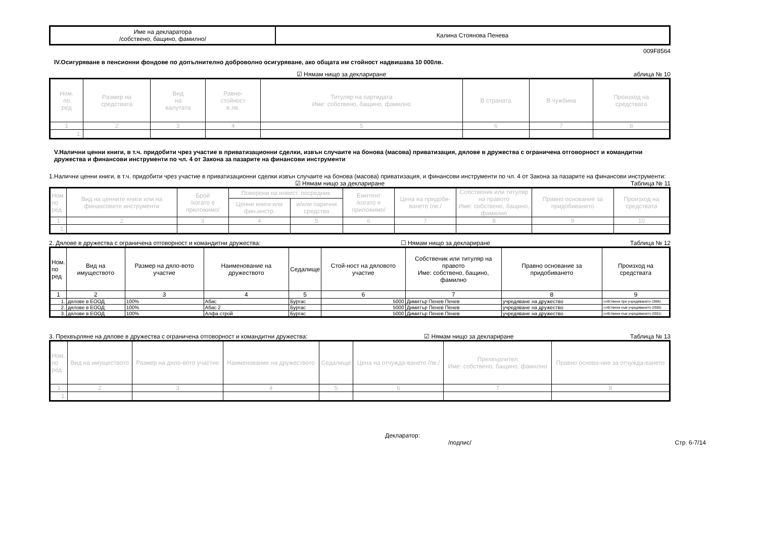| Име на декларатора /собствено, бащино, фамилно/ | Калина Стоянова Пенева |
009F8564
IV.Осигуряване в пенсионни фондове по допълнително доброволно осигуряване, ако общата им стойност надвишава 10 000лв.
☑ Нямам нищо за деклариране аблица № 10
| Ном. по ред | Размер на средствата | Вид на валутата | Равно- стойност в лв. | Титуляр на партидата Име: собствено, бащино, фамилно | В страната | В чужбина | Произход на средствата |
| --- | --- | --- | --- | --- | --- | --- | --- |
| 1 | 2 | 3 | 4 | 5 | 6 | 7 | 8 |
| 1. | | | | | | | |
V.Налични ценни книги, в т.ч. придобити чрез участие в приватизационни сделки, извън случаите на бонова (масова) приватизация, дялове в дружества с ограничена отговорност и командитни дружества и финансови инструменти по чл. 4 от Закона за пазарите на финансови инструменти
1.Налични ценни книги, в т.ч. придобити чрез участие в приватизационни сделки извън случаите на бонова (масова) приватизация, и финансови инструменти по чл. 4 от Закона за пазарите на финансови инструменти:
☑ Нямам нищо за деклариране Таблица № 11
| Ном. по ред | Вид на ценните книги или на финансовите инструменти | Брой /когато е приложимо/ | Поверени на инвест. посредник | | Емитент /когато е приложимо/ | Цена на придоби-ването /лв./ | Собственик или титуляр на правото Име: собствено, бащино, фамилно | Правно основание за придобиването | Произход на средствата |
| --- | --- | --- | --- | --- | --- | --- | --- | --- | --- |
| | | | Ценни книги или фин.инстр. | и/или парични средства | | | | | |
| 1 | 2 | 3 | 4 | 5 | 6 | 7 | 8 | 9 | 10 |
| 1. | | | | | | | | | |
2. Дялове в дружества с ограничена отговорност и командитни дружества: ☐ Нямам нищо за деклариране Таблица № 12
| Ном. по ред | Вид на имуществото | Размер на дяло-вото участие | Наименование на дружеството | Седалище | Стой-ност на дяловото участие | Собственик или титуляр на правото Име: собствено, бащино, фамилно | Правно основание за придобиването | Произход на средствата |
| --- | --- | --- | --- | --- | --- | --- | --- | --- |
| 1 | 2 | 3 | 4 | 5 | 6 | 7 | 8 | 9 |
| 1. | дялове в ЕООД | 100% | Абас | Бургас | 5000 | Димитър Пенев Пенев | учредяване на дружество | собствени при учредяването-1996г. |
| 2. | дялове в ЕООД | 100% | Абас 2 | Бургас | 5000 | Димитър Пенев Пенев | учредяване на дружество | собствени към учредяването-2000г. |
| 3. | дялове в ЕООД | 100% | Алфа строй | Бургас | 5000 | Димитър Пенев Пенев | учредяване на дружество | собствени към учредяването-2001г. |
3. Прехвърляне на дялове в дружества с ограничена отговорност и командитни дружества: ☑ Нямам нищо за деклариране Таблица № 13
| Ном. по ред | Вид на имуществото | Размер на дяло-вото участие | Наименование на дружеството | Седалище | Цена на отчужда-ването /лв./ | Прехвърлител Име: собствено, бащино, фамилно | Правно основа-ние за отчужда-ването |
| --- | --- | --- | --- | --- | --- | --- | --- |
| 1 | 2 | 3 | 4 | 5 | 6 | 7 | 8 |
| 1. | | | | | | | |
Декларатор:
/подпис/ Стр. 6-7/14